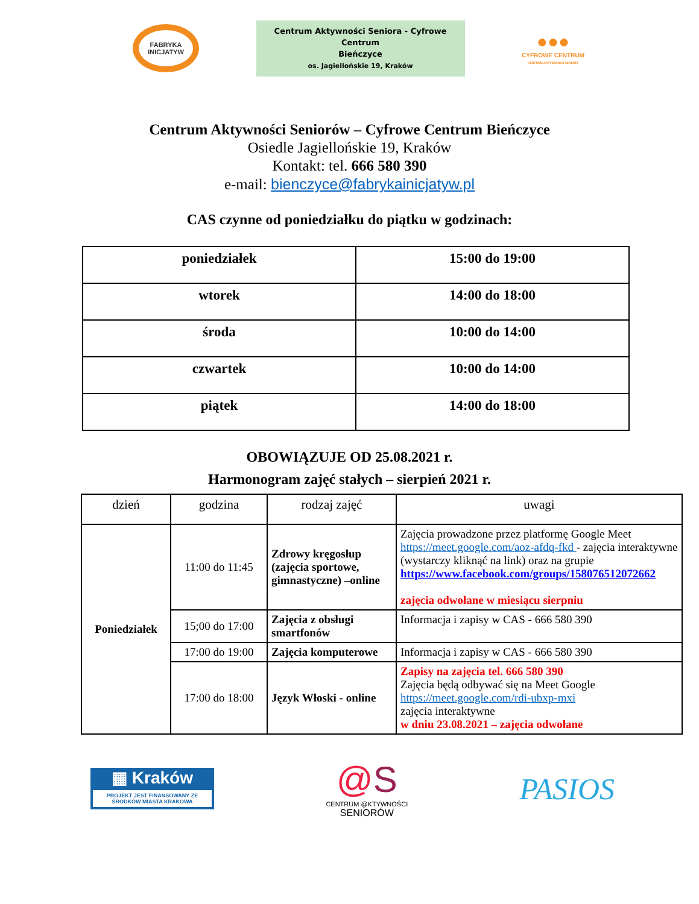FABRYKA INICJATYW
Centrum Aktywności Seniora - Cyfrowe Centrum
Bieńczyce
os. Jagiellońskie 19, Kraków
●●●
CYFROWE CENTRUM
CENTRUM AKTYWNOŚCI SENIORA
Centrum Aktywności Seniorów – Cyfrowe Centrum Bieńczyce
Osiedle Jagiellońskie 19, Kraków
Kontakt: tel. 666 580 390
e-mail: bienczyce@fabrykainicjatyw.pl
CAS czynne od poniedziałku do piątku w godzinach:
| poniedziałek | 15:00 do 19:00 |
| wtorek | 14:00 do 18:00 |
| środa | 10:00 do 14:00 |
| czwartek | 10:00 do 14:00 |
| piątek | 14:00 do 18:00 |
OBOWIĄZUJE OD 25.08.2021 r.
Harmonogram zajęć stałych – sierpień 2021 r.
| dzień | godzina | rodzaj zajęć | uwagi |
| --- | --- | --- | --- |
| Poniedziałek | 11:00 do 11:45 | Zdrowy kręgosłup (zajęcia sportowe, gimnastyczne) –online | Zajęcia prowadzone przez platformę Google Meet https://meet.google.com/aoz-afdq-fkd - zajęcia interaktywne (wystarczy kliknąć na link) oraz na grupie https://www.facebook.com/groups/158076512072662 zajęcia odwołane w miesiącu sierpniu |
| | 15;00 do 17:00 | Zajęcia z obsługi smartfonów | Informacja i zapisy w CAS - 666 580 390 |
| | 17:00 do 19:00 | Zajęcia komputerowe | Informacja i zapisy w CAS - 666 580 390 |
| | 17:00 do 18:00 | Język Włoski - online | Zapisy na zajęcia tel. 666 580 390 Zajęcia będą odbywać się na Meet Google https://meet.google.com/rdi-ubxp-mxi zajęcia interaktywne w dniu 23.08.2021 – zajęcia odwołane |
▦ Kraków
PROJEKT JEST FINANSOWANY ZE ŚRODKÓW MIASTA KRAKOWA
@S
CENTRUM @KTYWNOŚCI
SENIORÓW
PASIOS